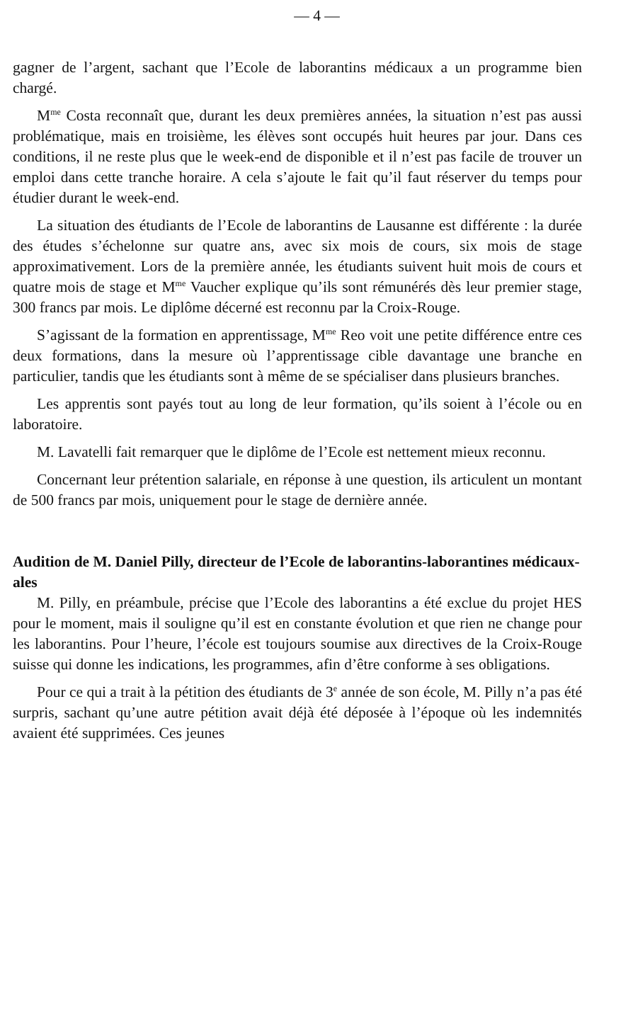— 4 —
gagner de l’argent, sachant que l’Ecole de laborantins médicaux a un programme bien chargé.
M<sup>me</sup> Costa reconnaît que, durant les deux premières années, la situation n’est pas aussi problématique, mais en troisième, les élèves sont occupés huit heures par jour. Dans ces conditions, il ne reste plus que le week-end de disponible et il n’est pas facile de trouver un emploi dans cette tranche horaire. A cela s’ajoute le fait qu’il faut réserver du temps pour étudier durant le week-end.
La situation des étudiants de l’Ecole de laborantins de Lausanne est différente : la durée des études s’échelonne sur quatre ans, avec six mois de cours, six mois de stage approximativement. Lors de la première année, les étudiants suivent huit mois de cours et quatre mois de stage et M<sup>me</sup> Vaucher explique qu’ils sont rémunérés dès leur premier stage, 300 francs par mois. Le diplôme décerné est reconnu par la Croix-Rouge.
S’agissant de la formation en apprentissage, M<sup>me</sup> Reo voit une petite différence entre ces deux formations, dans la mesure où l’apprentissage cible davantage une branche en particulier, tandis que les étudiants sont à même de se spécialiser dans plusieurs branches.
Les apprentis sont payés tout au long de leur formation, qu’ils soient à l’école ou en laboratoire.
M. Lavatelli fait remarquer que le diplôme de l’Ecole est nettement mieux reconnu.
Concernant leur prétention salariale, en réponse à une question, ils articulent un montant de 500 francs par mois, uniquement pour le stage de dernière année.
Audition de M. Daniel Pilly, directeur de l’Ecole de laborantins-laborantines médicaux-ales
M. Pilly, en préambule, précise que l’Ecole des laborantins a été exclue du projet HES pour le moment, mais il souligne qu’il est en constante évolution et que rien ne change pour les laborantins. Pour l’heure, l’école est toujours soumise aux directives de la Croix-Rouge suisse qui donne les indications, les programmes, afin d’être conforme à ses obligations.
Pour ce qui a trait à la pétition des étudiants de 3<sup>e</sup> année de son école, M. Pilly n’a pas été surpris, sachant qu’une autre pétition avait déjà été déposée à l’époque où les indemnités avaient été supprimées. Ces jeunes